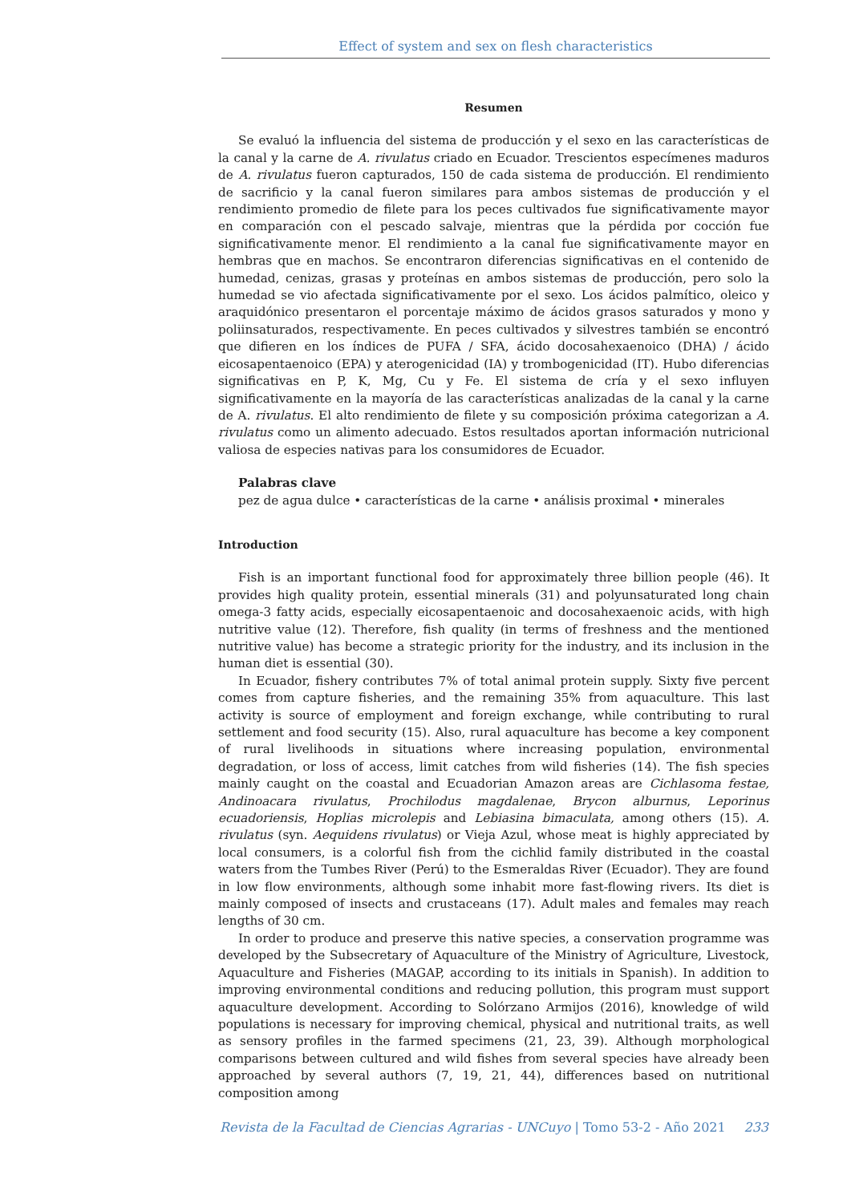Effect of system and sex on flesh characteristics
Resumen
Se evaluó la influencia del sistema de producción y el sexo en las características de la canal y la carne de A. rivulatus criado en Ecuador. Trescientos especímenes maduros de A. rivulatus fueron capturados, 150 de cada sistema de producción. El rendimiento de sacrificio y la canal fueron similares para ambos sistemas de producción y el rendimiento promedio de filete para los peces cultivados fue significativamente mayor en comparación con el pescado salvaje, mientras que la pérdida por cocción fue significativamente menor. El rendimiento a la canal fue significativamente mayor en hembras que en machos. Se encontraron diferencias significativas en el contenido de humedad, cenizas, grasas y proteínas en ambos sistemas de producción, pero solo la humedad se vio afectada significativamente por el sexo. Los ácidos palmítico, oleico y araquidónico presentaron el porcentaje máximo de ácidos grasos saturados y mono y poliinsaturados, respectivamente. En peces cultivados y silvestres también se encontró que difieren en los índices de PUFA / SFA, ácido docosahexaenoico (DHA) / ácido eicosapentaenoico (EPA) y aterogenicidad (IA) y trombogenicidad (IT). Hubo diferencias significativas en P, K, Mg, Cu y Fe. El sistema de cría y el sexo influyen significativamente en la mayoría de las características analizadas de la canal y la carne de A. rivulatus. El alto rendimiento de filete y su composición próxima categorizan a A. rivulatus como un alimento adecuado. Estos resultados aportan información nutricional valiosa de especies nativas para los consumidores de Ecuador.
Palabras clave
pez de agua dulce • características de la carne • análisis proximal • minerales
Introduction
Fish is an important functional food for approximately three billion people (46). It provides high quality protein, essential minerals (31) and polyunsaturated long chain omega-3 fatty acids, especially eicosapentaenoic and docosahexaenoic acids, with high nutritive value (12). Therefore, fish quality (in terms of freshness and the mentioned nutritive value) has become a strategic priority for the industry, and its inclusion in the human diet is essential (30).
In Ecuador, fishery contributes 7% of total animal protein supply. Sixty five percent comes from capture fisheries, and the remaining 35% from aquaculture. This last activity is source of employment and foreign exchange, while contributing to rural settlement and food security (15). Also, rural aquaculture has become a key component of rural livelihoods in situations where increasing population, environmental degradation, or loss of access, limit catches from wild fisheries (14). The fish species mainly caught on the coastal and Ecuadorian Amazon areas are Cichlasoma festae, Andinoacara rivulatus, Prochilodus magdalenae, Brycon alburnus, Leporinus ecuadoriensis, Hoplias microlepis and Lebiasina bimaculata, among others (15). A. rivulatus (syn. Aequidens rivulatus) or Vieja Azul, whose meat is highly appreciated by local consumers, is a colorful fish from the cichlid family distributed in the coastal waters from the Tumbes River (Perú) to the Esmeraldas River (Ecuador). They are found in low flow environments, although some inhabit more fast-flowing rivers. Its diet is mainly composed of insects and crustaceans (17). Adult males and females may reach lengths of 30 cm.
In order to produce and preserve this native species, a conservation programme was developed by the Subsecretary of Aquaculture of the Ministry of Agriculture, Livestock, Aquaculture and Fisheries (MAGAP, according to its initials in Spanish). In addition to improving environmental conditions and reducing pollution, this program must support aquaculture development. According to Solórzano Armijos (2016), knowledge of wild populations is necessary for improving chemical, physical and nutritional traits, as well as sensory profiles in the farmed specimens (21, 23, 39). Although morphological comparisons between cultured and wild fishes from several species have already been approached by several authors (7, 19, 21, 44), differences based on nutritional composition among
Revista de la Facultad de Ciencias Agrarias - UNCuyo | Tomo 53-2 - Año 2021 233